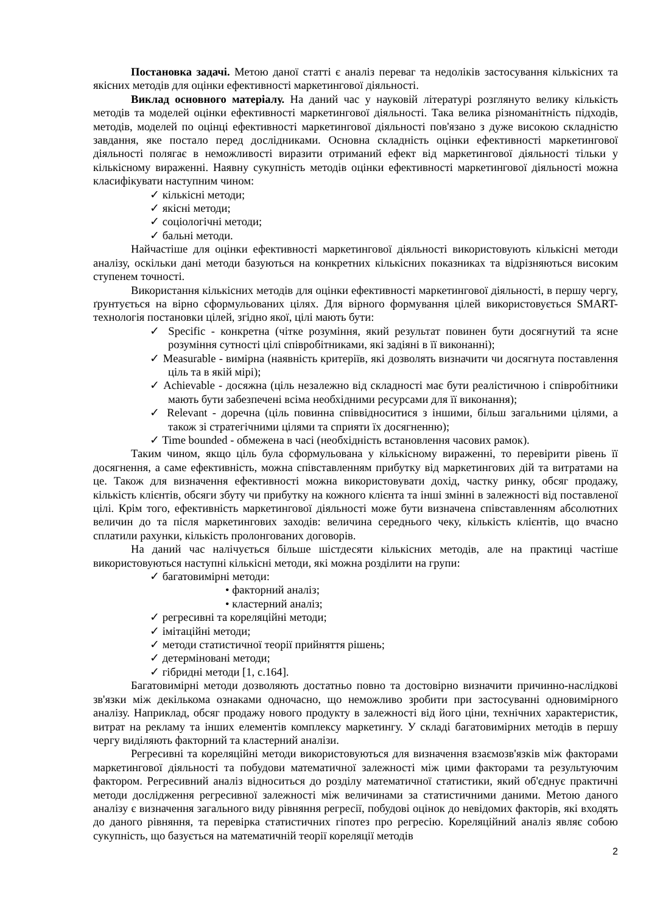Постановка задачі. Метою даної статті є аналіз переваг та недоліків застосування кількісних та якісних методів для оцінки ефективності маркетингової діяльності.
Виклад основного матеріалу. На даний час у науковій літературі розглянуто велику кількість методів та моделей оцінки ефективності маркетингової діяльності. Така велика різноманітність підходів, методів, моделей по оцінці ефективності маркетингової діяльності пов'язано з дуже високою складністю завдання, яке постало перед дослідниками. Основна складність оцінки ефективності маркетингової діяльності полягає в неможливості виразити отриманий ефект від маркетингової діяльності тільки у кількісному вираженні. Наявну сукупність методів оцінки ефективності маркетингової діяльності можна класифікувати наступним чином:
✓ кількісні методи;
✓ якісні методи;
✓ соціологічні методи;
✓ бальні методи.
Найчастіше для оцінки ефективності маркетингової діяльності використовують кількісні методи аналізу, оскільки дані методи базуються на конкретних кількісних показниках та відрізняються високим ступенем точності.
Використання кількісних методів для оцінки ефективності маркетингової діяльності, в першу чергу, ґрунтується на вірно сформульованих цілях. Для вірного формування цілей використовується SMART-технологія постановки цілей, згідно якої, цілі мають бути:
✓ Specific - конкретна (чітке розуміння, який результат повинен бути досягнутий та ясне розуміння сутності цілі співробітниками, які задіяні в її виконанні);
✓ Measurable - вимірна (наявність критеріїв, які дозволять визначити чи досягнута поставлення ціль та в якій мірі);
✓ Achievable - досяжна (ціль незалежно від складності має бути реалістичною і співробітники мають бути забезпечені всіма необхідними ресурсами для її виконання);
✓ Relevant - доречна (ціль повинна співвідноситися з іншими, більш загальними цілями, а також зі стратегічними цілями та сприяти їх досягненню);
✓ Time bounded - обмежена в часі (необхідність встановлення часових рамок).
Таким чином, якщо ціль була сформульована у кількісному вираженні, то перевірити рівень її досягнення, а саме ефективність, можна співставленням прибутку від маркетингових дій та витратами на це. Також для визначення ефективності можна використовувати дохід, частку ринку, обсяг продажу, кількість клієнтів, обсяги збуту чи прибутку на кожного клієнта та інші змінні в залежності від поставленої цілі. Крім того, ефективність маркетингової діяльності може бути визначена співставленням абсолютних величин до та після маркетингових заходів: величина середнього чеку, кількість клієнтів, що вчасно сплатили рахунки, кількість пролонгованих договорів.
На даний час налічується більше шістдесяти кількісних методів, але на практиці частіше використовуються наступні кількісні методи, які можна розділити на групи:
✓ багатовимірні методи:
• факторний аналіз;
• кластерний аналіз;
✓ регресивні та кореляційні методи;
✓ імітаційні методи;
✓ методи статистичної теорії прийняття рішень;
✓ детерміновані методи;
✓ гібридні методи [1, с.164].
Багатовимірні методи дозволяють достатньо повно та достовірно визначити причинно-наслідкові зв'язки між декількома ознаками одночасно, що неможливо зробити при застосуванні одновимірного аналізу. Наприклад, обсяг продажу нового продукту в залежності від його ціни, технічних характеристик, витрат на рекламу та інших елементів комплексу маркетингу. У складі багатовимірних методів в першу чергу виділяють факторний та кластерний аналізи.
Регресивні та кореляційні методи використовуються для визначення взаємозв'язків між факторами маркетингової діяльності та побудови математичної залежності між цими факторами та результуючим фактором. Регресивний аналіз відноситься до розділу математичної статистики, який об'єднує практичні методи дослідження регресивної залежності між величинами за статистичними даними. Метою даного аналізу є визначення загального виду рівняння регресії, побудові оцінок до невідомих факторів, які входять до даного рівняння, та перевірка статистичних гіпотез про регресію. Кореляційний аналіз являє собою сукупність, що базується на математичній теорії кореляції методів
2